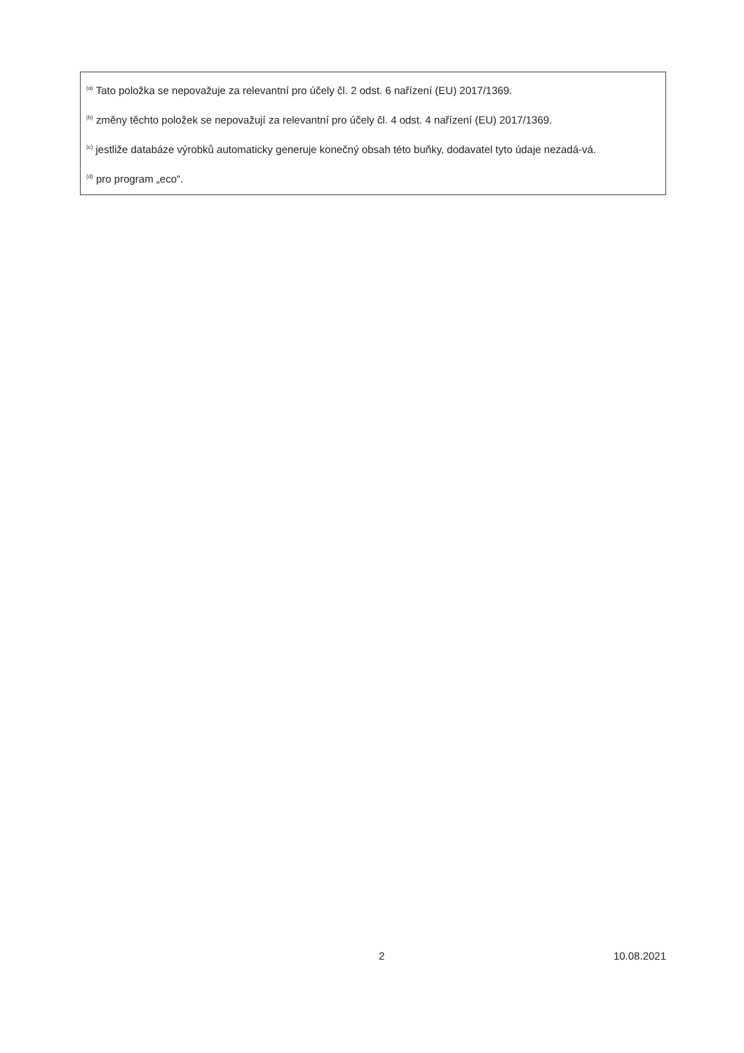<sup>(a)</sup> Tato položka se nepovažuje za relevantní pro účely čl. 2 odst. 6 nařízení (EU) 2017/1369.
<sup>(b)</sup> změny těchto položek se nepovažují za relevantní pro účely čl. 4 odst. 4 nařízení (EU) 2017/1369.
<sup>(c)</sup> jestliže databáze výrobků automaticky generuje konečný obsah této buňky, dodavatel tyto údaje nezadá-vá.
<sup>(d)</sup> pro program „eco“.
2 10.08.2021